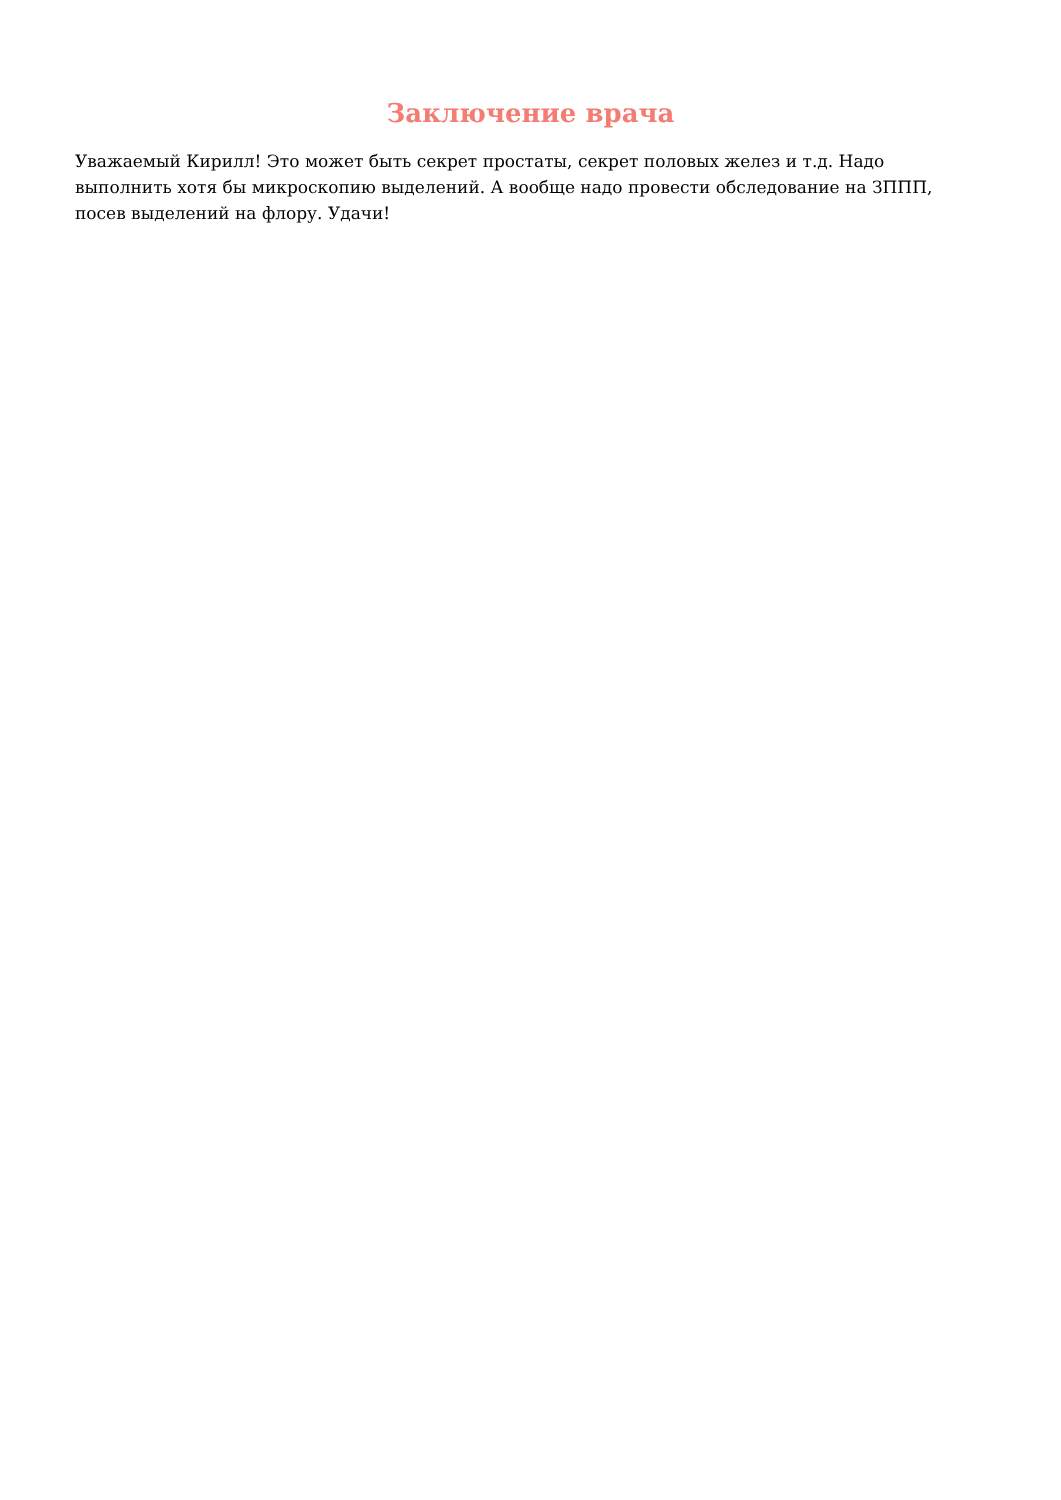Заключение врача
Уважаемый Кирилл! Это может быть секрет простаты, секрет половых желез и т.д. Надо выполнить хотя бы микроскопию выделений. А вообще надо провести обследование на ЗППП, посев выделений на флору. Удачи!